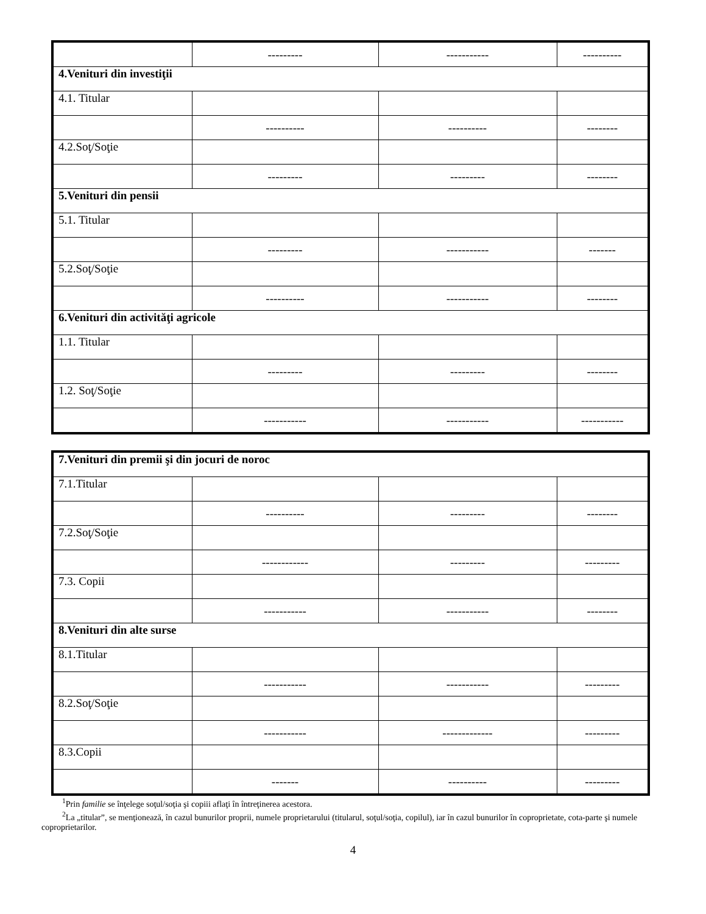| | --------- | ----------- | ---------- |
| 4.Venituri din investiţii | | | |
| 4.1. Titular | | | |
| | ---------- | ---------- | -------- |
| 4.2.Soţ/Soţie | | | |
| | --------- | --------- | -------- |
| 5.Venituri din pensii | | | |
| 5.1. Titular | | | |
| | --------- | ----------- | ------- |
| 5.2.Soţ/Soţie | | | |
| | ---------- | ----------- | -------- |
| 6.Venituri din activităţi agricole | | | |
| 1.1. Titular | | | |
| | --------- | --------- | -------- |
| 1.2. Soţ/Soţie | | | |
| | ----------- | ----------- | ----------- |
| 7.Venituri din premii şi din jocuri de noroc | | | |
| 7.1.Titular | | | |
| | ---------- | --------- | -------- |
| 7.2.Soţ/Soţie | | | |
| | ------------ | --------- | --------- |
| 7.3. Copii | | | |
| | ----------- | ----------- | -------- |
| 8.Venituri din alte surse | | | |
| 8.1.Titular | | | |
| | ----------- | ----------- | --------- |
| 8.2.Soţ/Soţie | | | |
| | ----------- | ------------- | --------- |
| 8.3.Copii | | | |
| | ------- | ---------- | --------- |
<sup>1</sup> Prin familie se înţelege soţul/soţia şi copiii aflaţi în întreţinerea acestora.
<sup>2</sup> La „titular”, se menţionează, în cazul bunurilor proprii, numele proprietarului (titularul, soţul/soţia, copilul), iar în cazul bunurilor în coproprietate, cota-parte şi numele coproprietarilor.
4